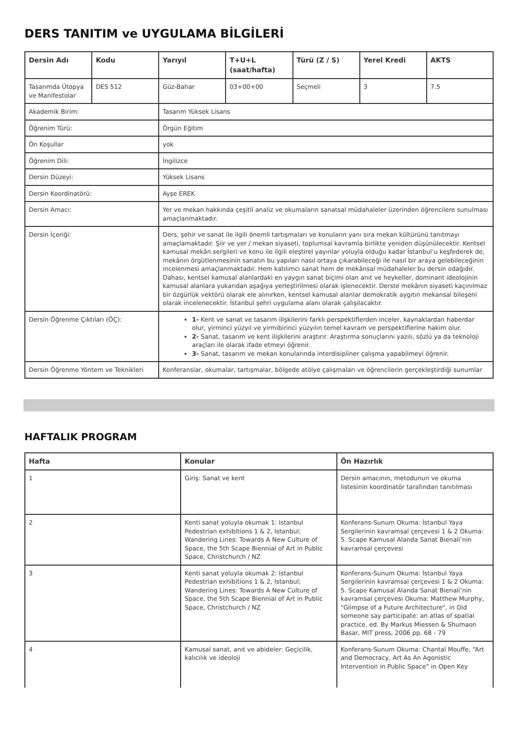DERS TANITIM ve UYGULAMA BİLGİLERİ
| Dersin Adı | Kodu | Yarıyıl | T+U+L (saat/hafta) | Türü (Z / S) | Yerel Kredi | AKTS |
| --- | --- | --- | --- | --- | --- | --- |
| Tasarımda Ütopya ve Manifestolar | DES 512 | Güz-Bahar | 03+00+00 | Seçmeli | 3 | 7.5 |
| Akademik Birim: | | Tasarım Yüksek Lisans | | | | |
| Öğrenim Türü: | | Örgün Eğitim | | | | |
| Ön Koşullar | | yok | | | | |
| Öğrenim Dili: | | İngilizce | | | | |
| Dersin Düzeyi: | | Yüksek Lisans | | | | |
| Dersin Koordinatörü: | | Ayşe EREK | | | | |
| Dersin Amacı: | | Yer ve mekan hakkında çeşitli analiz ve okumaların sanatsal müdahaleler üzerinden öğrencilere sunulması amaçlanmaktadır. | | | | |
| Dersin İçeriği: | | Ders, şehir ve sanat ile ilgili önemli tartışmaları ve konuların yanı sıra mekan kültürünü tanıtmayı amaçlamaktadır. Şiir ve yer / mekan siyaseti, toplumsal kavramla birlikte yeniden düşünülecektir. Kentsel kamusal mekân sergileri ve konu ile ilgili eleştirel yayınlar yoluyla olduğu kadar İstanbul’u keşfederek de, mekânın örgütlenmesinin sanatın bu yapıları nasıl ortaya çıkarabileceği ile nasıl bir araya gelebileceğinin incelenmesi amaçlanmaktadır. Hem katılımcı sanat hem de mekânsal müdahaleler bu dersin odağıdır. Dahası, kentsel kamusal alanlardaki en yaygın sanat biçimi olan anıt ve heykeller, dominant ideolojinin kamusal alanlara yukarıdan aşağıya yerleştirilmesi olarak işlenecektir. Derste mekânın siyaseti kaçınılmaz bir özgürlük vektörü olarak ele alınırken, kentsel kamusal alanlar demokratik aygıtın mekansal bileşeni olarak incelenecektir. İstanbul şehri uygulama alanı olarak çalışılacaktır. | | | | |
| Dersin Öğrenme Çıktıları (ÖÇ): | | 1- Kent ve sanat ve tasarım ilişkilerini farklı perspektiflerden inceler, kaynaklardan haberdar olur, yirminci yüzyıl ve yirmibirinci yüzyılın temel kavram ve perspektiflerine hakim olur. 2- Sanat, tasarım ve kent ilişkilerini araştırır. Araştırma sonuçlarını yazılı, sözlü ya da teknoloji araçları ile olarak ifade etmeyi öğrenir. 3- Sanat, tasarım ve mekan konularında interdisipliner çalışma yapabilmeyi öğrenir. | | | | |
| Dersin Öğrenme Yöntem ve Teknikleri | | Konferanslar, okumalar, tartışmalar, bölgede atölye çalışmaları ve öğrencilerin gerçekleştirdiği sunumlar | | | | |
HAFTALIK PROGRAM
| Hafta | Konular | Ön Hazırlık |
| --- | --- | --- |
| 1 | Giriş: Sanat ve kent | Dersin amacının, metodunun ve okuma listesinin koordinatör tarafından tanıtılması |
| 2 | Kenti sanat yoluyla okumak 1: Istanbul Pedestrian exhibitions 1 & 2, Istanbul; Wandering Lines: Towards A New Culture of Space, the 5th Scape Biennial of Art in Public Space, Christchurch / NZ | Konferans-Sunum Okuma: İstanbul Yaya Sergilerinin kavramsal çerçevesi 1 & 2 Okuma: 5. Scape Kamusal Alanda Sanat Bienali’nin kavramsal çerçevesi |
| 3 | Kenti sanat yoluyla okumak 2: Istanbul Pedestrian exhibitions 1 & 2, Istanbul; Wandering Lines: Towards A New Culture of Space, the 5th Scape Biennial of Art in Public Space, Christchurch / NZ | Konferans-Sunum Okuma: İstanbul Yaya Sergilerinin kavramsal çerçevesi 1 & 2 Okuma: 5. Scape Kamusal Alanda Sanat Bienali’nin kavramsal çerçevesi Okuma: Matthew Murphy, "Glimpse of a Future Architecture", in Did someone say participate: an atlas of spatial practice. ed. By Markus Miessen & Shumaon Basar, MIT press, 2006 pp. 68 - 79 |
| 4 | Kamusal sanat, anıt ve abideler: Geçicilik, kalıcılık ve ideoloji | Konferans-Sunum Okuma: Chantal Mouffe, “Art and Democracy, Art As An Agonistic Intervention in Public Space” in Open Key |